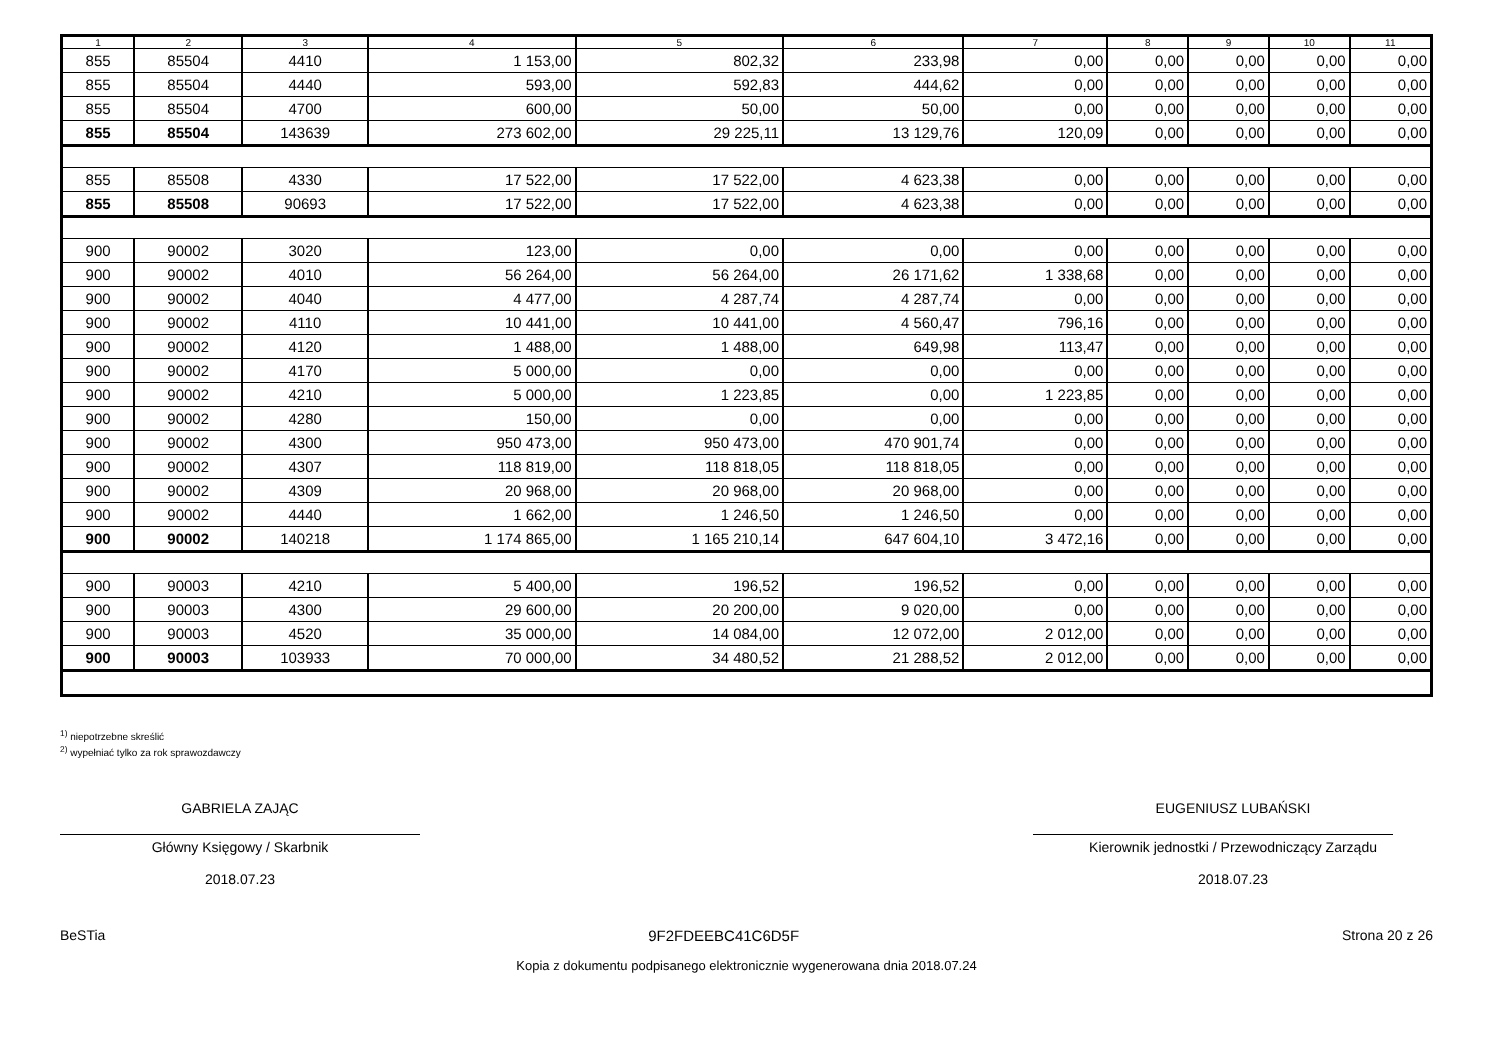| 1 | 2 | 3 | 4 | 5 | 6 | 7 | 8 | 9 | 10 | 11 |
| --- | --- | --- | --- | --- | --- | --- | --- | --- | --- | --- |
| 855 | 85504 | 4410 | 1 153,00 | 802,32 | 233,98 | 0,00 | 0,00 | 0,00 | 0,00 | 0,00 |
| 855 | 85504 | 4440 | 593,00 | 592,83 | 444,62 | 0,00 | 0,00 | 0,00 | 0,00 | 0,00 |
| 855 | 85504 | 4700 | 600,00 | 50,00 | 50,00 | 0,00 | 0,00 | 0,00 | 0,00 | 0,00 |
| 855 | 85504 | 143639 | 273 602,00 | 29 225,11 | 13 129,76 | 120,09 | 0,00 | 0,00 | 0,00 | 0,00 |
| 855 | 85508 | 4330 | 17 522,00 | 17 522,00 | 4 623,38 | 0,00 | 0,00 | 0,00 | 0,00 | 0,00 |
| 855 | 85508 | 90693 | 17 522,00 | 17 522,00 | 4 623,38 | 0,00 | 0,00 | 0,00 | 0,00 | 0,00 |
| 900 | 90002 | 3020 | 123,00 | 0,00 | 0,00 | 0,00 | 0,00 | 0,00 | 0,00 | 0,00 |
| 900 | 90002 | 4010 | 56 264,00 | 56 264,00 | 26 171,62 | 1 338,68 | 0,00 | 0,00 | 0,00 | 0,00 |
| 900 | 90002 | 4040 | 4 477,00 | 4 287,74 | 4 287,74 | 0,00 | 0,00 | 0,00 | 0,00 | 0,00 |
| 900 | 90002 | 4110 | 10 441,00 | 10 441,00 | 4 560,47 | 796,16 | 0,00 | 0,00 | 0,00 | 0,00 |
| 900 | 90002 | 4120 | 1 488,00 | 1 488,00 | 649,98 | 113,47 | 0,00 | 0,00 | 0,00 | 0,00 |
| 900 | 90002 | 4170 | 5 000,00 | 0,00 | 0,00 | 0,00 | 0,00 | 0,00 | 0,00 | 0,00 |
| 900 | 90002 | 4210 | 5 000,00 | 1 223,85 | 0,00 | 1 223,85 | 0,00 | 0,00 | 0,00 | 0,00 |
| 900 | 90002 | 4280 | 150,00 | 0,00 | 0,00 | 0,00 | 0,00 | 0,00 | 0,00 | 0,00 |
| 900 | 90002 | 4300 | 950 473,00 | 950 473,00 | 470 901,74 | 0,00 | 0,00 | 0,00 | 0,00 | 0,00 |
| 900 | 90002 | 4307 | 118 819,00 | 118 818,05 | 118 818,05 | 0,00 | 0,00 | 0,00 | 0,00 | 0,00 |
| 900 | 90002 | 4309 | 20 968,00 | 20 968,00 | 20 968,00 | 0,00 | 0,00 | 0,00 | 0,00 | 0,00 |
| 900 | 90002 | 4440 | 1 662,00 | 1 246,50 | 1 246,50 | 0,00 | 0,00 | 0,00 | 0,00 | 0,00 |
| 900 | 90002 | 140218 | 1 174 865,00 | 1 165 210,14 | 647 604,10 | 3 472,16 | 0,00 | 0,00 | 0,00 | 0,00 |
| 900 | 90003 | 4210 | 5 400,00 | 196,52 | 196,52 | 0,00 | 0,00 | 0,00 | 0,00 | 0,00 |
| 900 | 90003 | 4300 | 29 600,00 | 20 200,00 | 9 020,00 | 0,00 | 0,00 | 0,00 | 0,00 | 0,00 |
| 900 | 90003 | 4520 | 35 000,00 | 14 084,00 | 12 072,00 | 2 012,00 | 0,00 | 0,00 | 0,00 | 0,00 |
| 900 | 90003 | 103933 | 70 000,00 | 34 480,52 | 21 288,52 | 2 012,00 | 0,00 | 0,00 | 0,00 | 0,00 |
<sup>1)</sup> niepotrzebne skreślić
<sup>2)</sup> wypełniać tylko za rok sprawozdawczy
GABRIELA ZAJĄC
Główny Księgowy / Skarbnik
2018.07.23
EUGENIUSZ LUBAŃSKI
Kierownik jednostki / Przewodniczący Zarządu
2018.07.23
BeSTia 9F2FDEEBC41C6D5F Strona 20 z 26
Kopia z dokumentu podpisanego elektronicznie wygenerowana dnia 2018.07.24